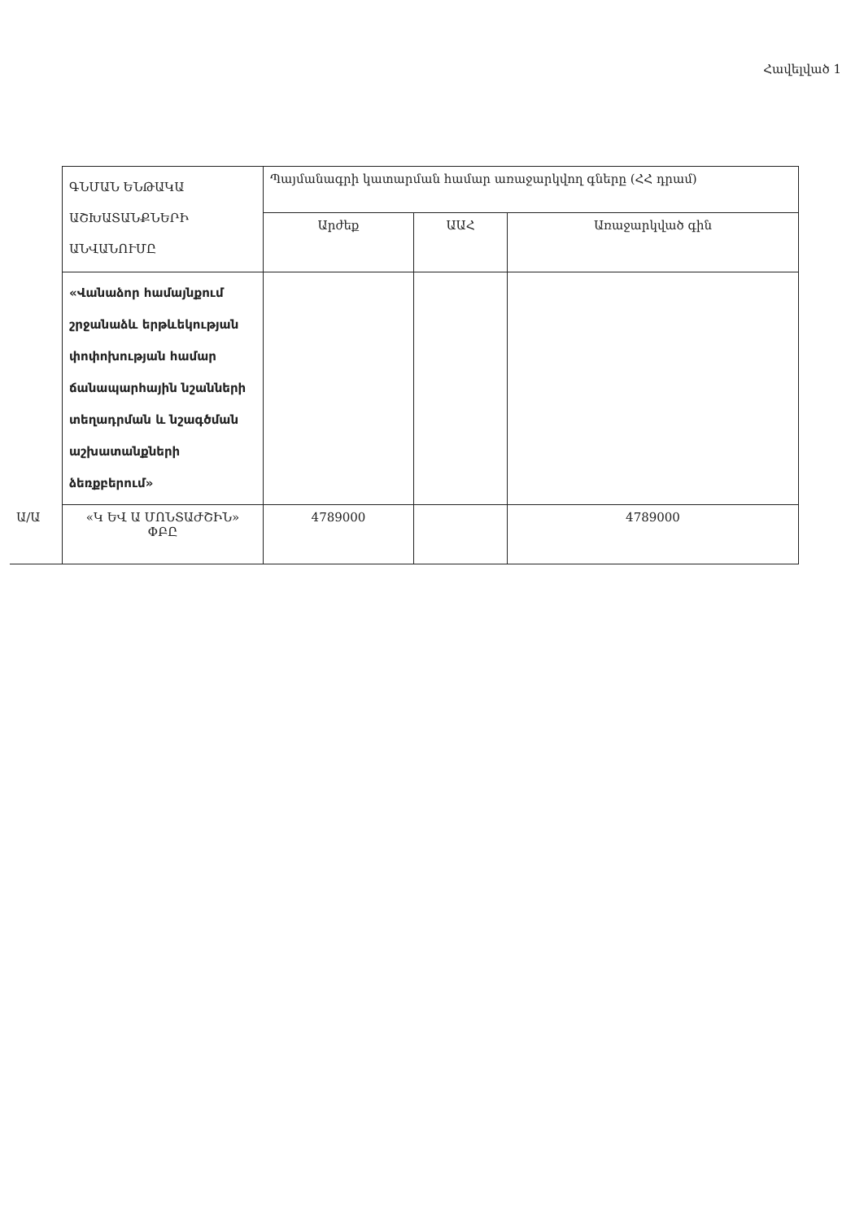Հավելված 1
| | ԳՆՄԱՆ ԵՆԹԱԿԱ ԱՇԽԱՏԱՆՔՆԵՐԻ ԱՆՎԱՆՈՒՄԸ | Պայմանագրի կատարման համար առաջարկվող գները (ՀՀ դրամ) | | |
| | | Արժեք | ԱԱՀ | Առաջարկված գին |
| | «Վանաձոր համայնքում շրջանաձև երթևեկության փոփոխության համար ճանապարհային նշանների տեղադրման և նշագծման աշխատանքների ձեռքբերում» | | | |
| Ա/Ա | «Կ ԵՎ Ա ՄՈՆՏԱԺՇԻՆ» ՓԲԸ | 4789000 | | 4789000 |